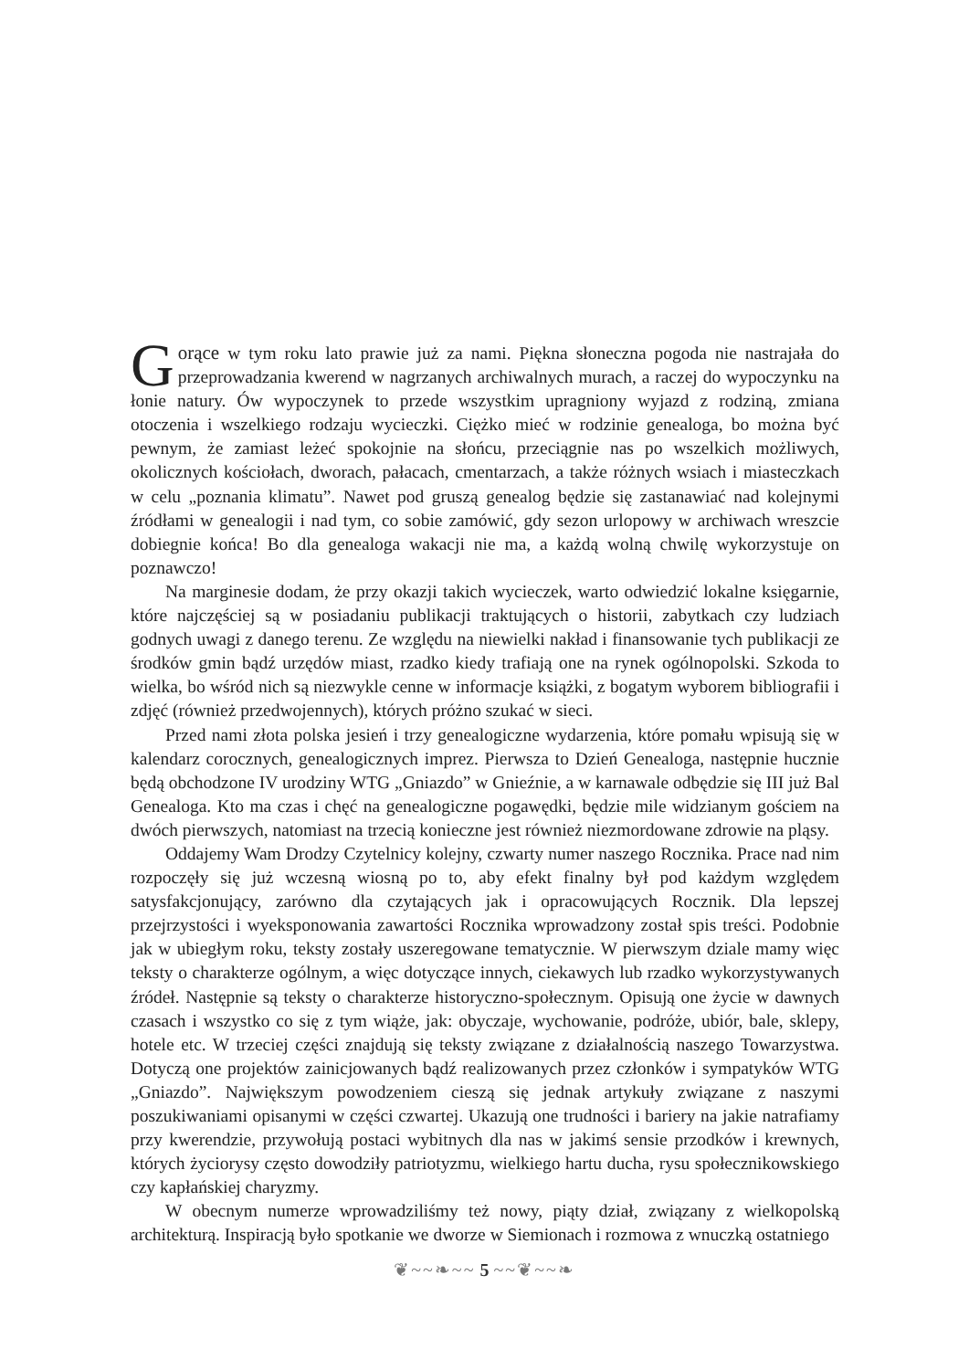Gorące w tym roku lato prawie już za nami. Piękna słoneczna pogoda nie nastrajała do przeprowadzania kwerend w nagrzanych archiwalnych murach, a raczej do wypoczynku na łonie natury. Ów wypoczynek to przede wszystkim upragniony wyjazd z rodziną, zmiana otoczenia i wszelkiego rodzaju wycieczki. Ciężko mieć w rodzinie genealoga, bo można być pewnym, że zamiast leżeć spokojnie na słońcu, przeciągnie nas po wszelkich możliwych, okolicznych kościołach, dworach, pałacach, cmentarzach, a także różnych wsiach i miasteczkach w celu „poznania klimatu”. Nawet pod gruszą genealog będzie się zastanawiać nad kolejnymi źródłami w genealogii i nad tym, co sobie zamówić, gdy sezon urlopowy w archiwach wreszcie dobiegnie końca! Bo dla genealoga wakacji nie ma, a każdą wolną chwilę wykorzystuje on poznawczo!
Na marginesie dodam, że przy okazji takich wycieczek, warto odwiedzić lokalne księgarnie, które najczęściej są w posiadaniu publikacji traktujących o historii, zabytkach czy ludziach godnych uwagi z danego terenu. Ze względu na niewielki nakład i finansowanie tych publikacji ze środków gmin bądź urzędów miast, rzadko kiedy trafiają one na rynek ogólnopolski. Szkoda to wielka, bo wśród nich są niezwykle cenne w informacje książki, z bogatym wyborem bibliografii i zdjęć (również przedwojennych), których próżno szukać w sieci.
Przed nami złota polska jesień i trzy genealogiczne wydarzenia, które pomału wpisują się w kalendarz corocznych, genealogicznych imprez. Pierwsza to Dzień Genealoga, następnie hucznie będą obchodzone IV urodziny WTG „Gniazdo” w Gnieźnie, a w karnawale odbędzie się III już Bal Genealoga. Kto ma czas i chęć na genealogiczne pogawędki, będzie mile widzianym gościem na dwóch pierwszych, natomiast na trzecią konieczne jest również niezmordowane zdrowie na pląsy.
Oddajemy Wam Drodzy Czytelnicy kolejny, czwarty numer naszego Rocznika. Prace nad nim rozpoczęły się już wczesną wiosną po to, aby efekt finalny był pod każdym względem satysfakcjonujący, zarówno dla czytających jak i opracowujących Rocznik. Dla lepszej przejrzystości i wyeksponowania zawartości Rocznika wprowadzony został spis treści. Podobnie jak w ubiegłym roku, teksty zostały uszeregowane tematycznie. W pierwszym dziale mamy więc teksty o charakterze ogólnym, a więc dotyczące innych, ciekawych lub rzadko wykorzystywanych źródeł. Następnie są teksty o charakterze historyczno-społecznym. Opisują one życie w dawnych czasach i wszystko co się z tym wiąże, jak: obyczaje, wychowanie, podróże, ubiór, bale, sklepy, hotele etc. W trzeciej części znajdują się teksty związane z działalnością naszego Towarzystwa. Dotyczą one projektów zainicjowanych bądź realizowanych przez członków i sympatyków WTG „Gniazdo”. Największym powodzeniem cieszą się jednak artykuły związane z naszymi poszukiwaniami opisanymi w części czwartej. Ukazują one trudności i bariery na jakie natrafiamy przy kwerendzie, przywołują postaci wybitnych dla nas w jakimś sensie przodków i krewnych, których życiorysy często dowodziły patriotyzmu, wielkiego hartu ducha, rysu społecznikowskiego czy kapłańskiej charyzmy.
W obecnym numerze wprowadziliśmy też nowy, piąty dział, związany z wielkopolską architekturą. Inspiracją było spotkanie we dworze w Siemionach i rozmowa z wnuczką ostatniego
❦~~❧~~ 5 ~~❦~~❧